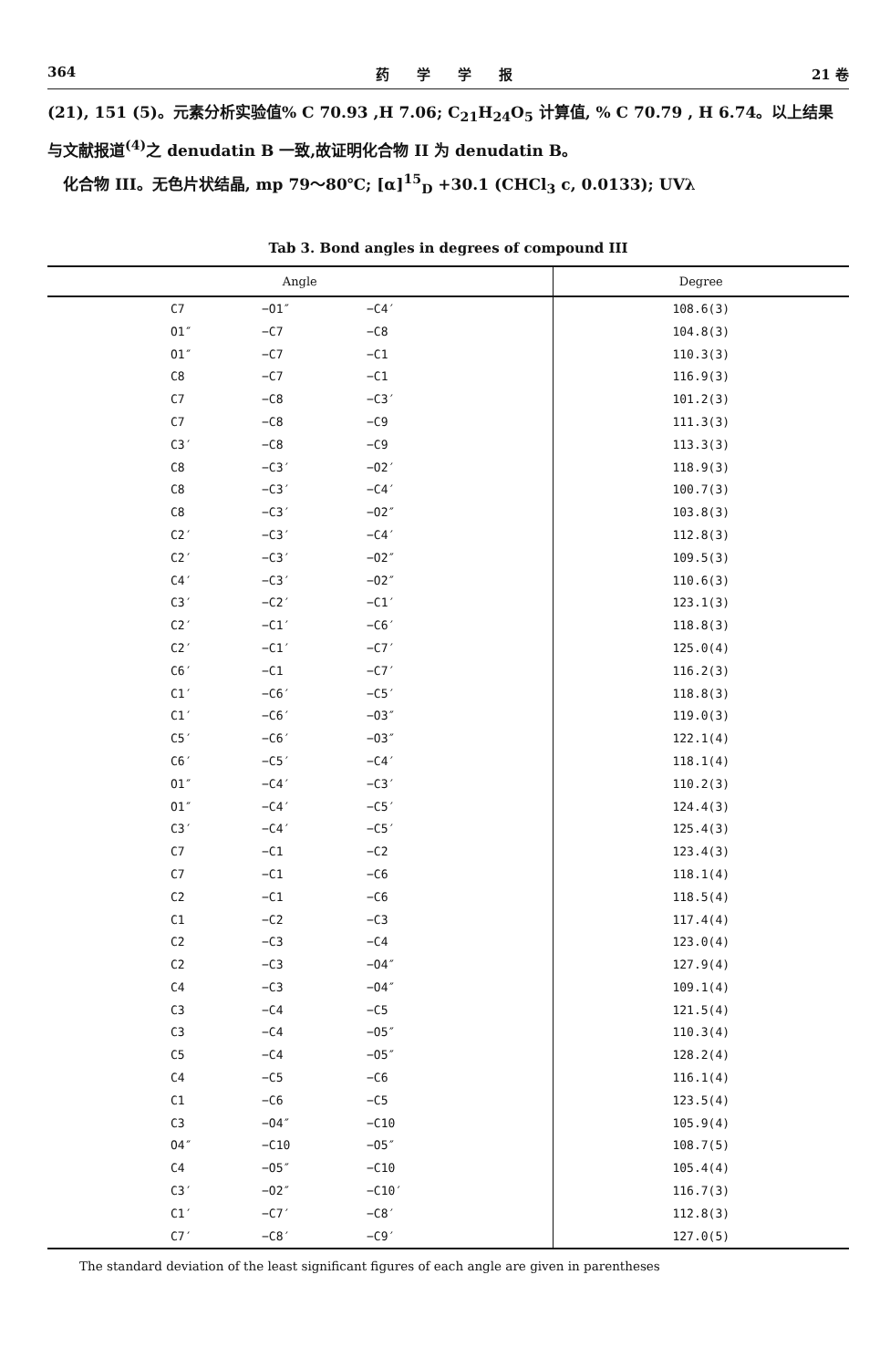364 药　　学　　学　　报 21 卷
(21), 151 (5)。元素分析实验值% C 70.93 ,H 7.06; C<sub>21</sub>H<sub>24</sub>O<sub>5</sub> 计算值, % C 70.79 , H 6.74。以上结果与文献报道<sup>(4)</sup>之 denudatin B 一致,故证明化合物 II 为 denudatin B。
　化合物 III。无色片状结晶, mp 79～80℃; [α]<sup>15</sup><sub>D</sub> +30.1 (CHCl<sub>3</sub> c, 0.0133); UVλ
Tab 3. Bond angles in degrees of compound III
| Angle | | | Degree |
| --- | --- | --- | --- |
| C7 | −O1″ | −C4′ | 108.6(3) |
| O1″ | −C7 | −C8 | 104.8(3) |
| O1″ | −C7 | −C1 | 110.3(3) |
| C8 | −C7 | −C1 | 116.9(3) |
| C7 | −C8 | −C3′ | 101.2(3) |
| C7 | −C8 | −C9 | 111.3(3) |
| C3′ | −C8 | −C9 | 113.3(3) |
| C8 | −C3′ | −O2′ | 118.9(3) |
| C8 | −C3′ | −C4′ | 100.7(3) |
| C8 | −C3′ | −O2″ | 103.8(3) |
| C2′ | −C3′ | −C4′ | 112.8(3) |
| C2′ | −C3′ | −O2″ | 109.5(3) |
| C4′ | −C3′ | −O2″ | 110.6(3) |
| C3′ | −C2′ | −C1′ | 123.1(3) |
| C2′ | −C1′ | −C6′ | 118.8(3) |
| C2′ | −C1′ | −C7′ | 125.0(4) |
| C6′ | −C1 | −C7′ | 116.2(3) |
| C1′ | −C6′ | −C5′ | 118.8(3) |
| C1′ | −C6′ | −O3″ | 119.0(3) |
| C5′ | −C6′ | −O3″ | 122.1(4) |
| C6′ | −C5′ | −C4′ | 118.1(4) |
| O1″ | −C4′ | −C3′ | 110.2(3) |
| O1″ | −C4′ | −C5′ | 124.4(3) |
| C3′ | −C4′ | −C5′ | 125.4(3) |
| C7 | −C1 | −C2 | 123.4(3) |
| C7 | −C1 | −C6 | 118.1(4) |
| C2 | −C1 | −C6 | 118.5(4) |
| C1 | −C2 | −C3 | 117.4(4) |
| C2 | −C3 | −C4 | 123.0(4) |
| C2 | −C3 | −O4″ | 127.9(4) |
| C4 | −C3 | −O4″ | 109.1(4) |
| C3 | −C4 | −C5 | 121.5(4) |
| C3 | −C4 | −O5″ | 110.3(4) |
| C5 | −C4 | −O5″ | 128.2(4) |
| C4 | −C5 | −C6 | 116.1(4) |
| C1 | −C6 | −C5 | 123.5(4) |
| C3 | −O4″ | −C10 | 105.9(4) |
| O4″ | −C10 | −O5″ | 108.7(5) |
| C4 | −O5″ | −C10 | 105.4(4) |
| C3′ | −O2″ | −C10′ | 116.7(3) |
| C1′ | −C7′ | −C8′ | 112.8(3) |
| C7′ | −C8′ | −C9′ | 127.0(5) |
The standard deviation of the least significant figures of each angle are given in parentheses